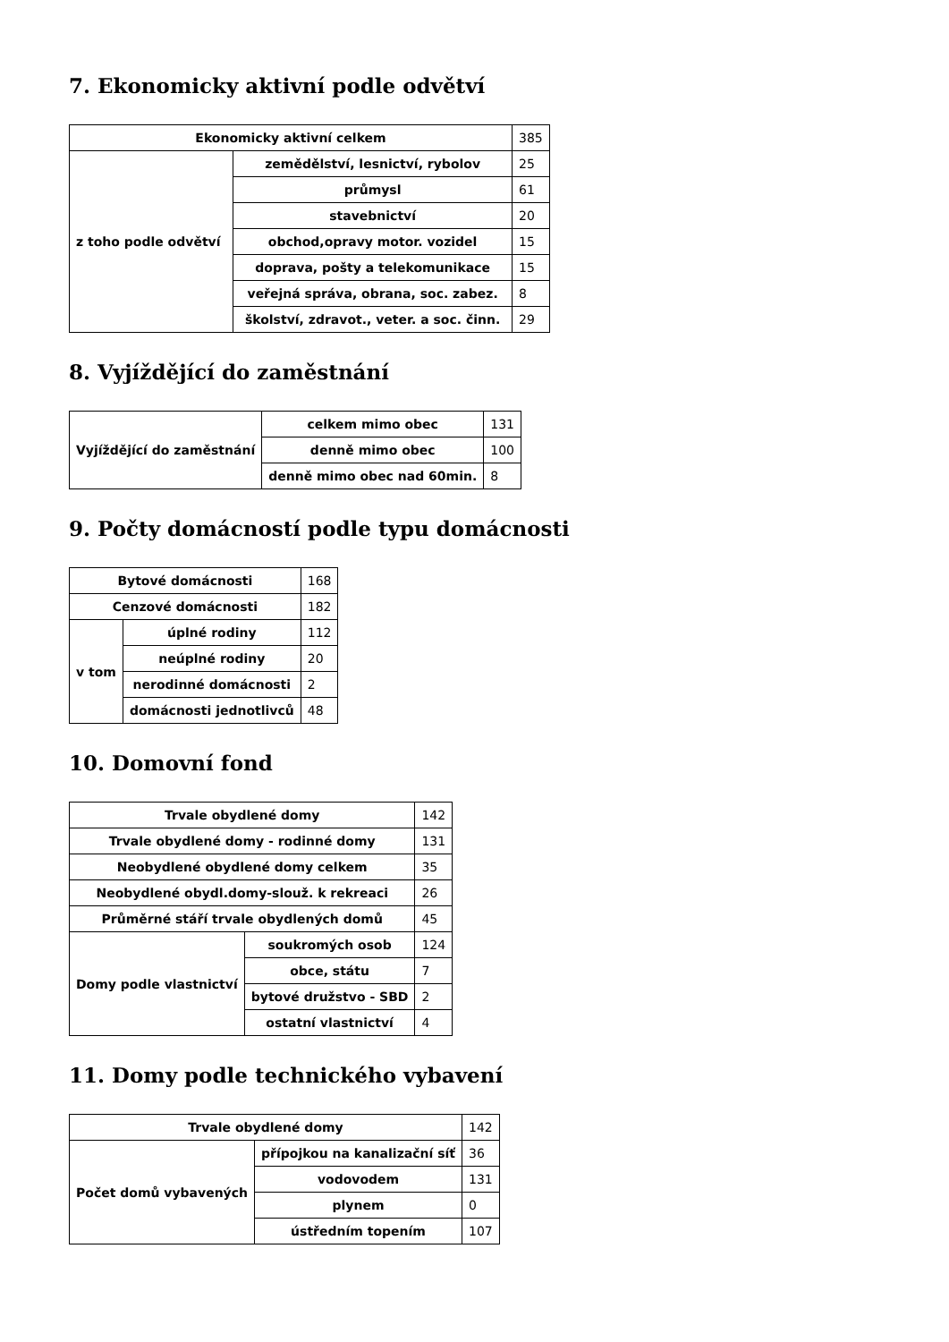7. Ekonomicky aktivní podle odvětví
| Ekonomicky aktivní celkem | | 385 |
| z toho podle odvětví | zemědělství, lesnictví, rybolov | 25 |
| | průmysl | 61 |
| | stavebnictví | 20 |
| | obchod,opravy motor. vozidel | 15 |
| | doprava, pošty a telekomunikace | 15 |
| | veřejná správa, obrana, soc. zabez. | 8 |
| | školství, zdravot., veter. a soc. činn. | 29 |
8. Vyjíždějící do zaměstnání
| Vyjíždějící do zaměstnání | celkem mimo obec | 131 |
| | denně mimo obec | 100 |
| | denně mimo obec nad 60min. | 8 |
9. Počty domácností podle typu domácnosti
| Bytové domácnosti | | 168 |
| Cenzové domácnosti | | 182 |
| v tom | úplné rodiny | 112 |
| | neúplné rodiny | 20 |
| | nerodinné domácnosti | 2 |
| | domácnosti jednotlivců | 48 |
10. Domovní fond
| Trvale obydlené domy | | 142 |
| Trvale obydlené domy - rodinné domy | | 131 |
| Neobydlené obydlené domy celkem | | 35 |
| Neobydlené obydl.domy-slouž. k rekreaci | | 26 |
| Průměrné stáří trvale obydlených domů | | 45 |
| Domy podle vlastnictví | soukromých osob | 124 |
| | obce, státu | 7 |
| | bytové družstvo - SBD | 2 |
| | ostatní vlastnictví | 4 |
11. Domy podle technického vybavení
| Trvale obydlené domy | | 142 |
| Počet domů vybavených | přípojkou na kanalizační síť | 36 |
| | vodovodem | 131 |
| | plynem | 0 |
| | ústředním topením | 107 |